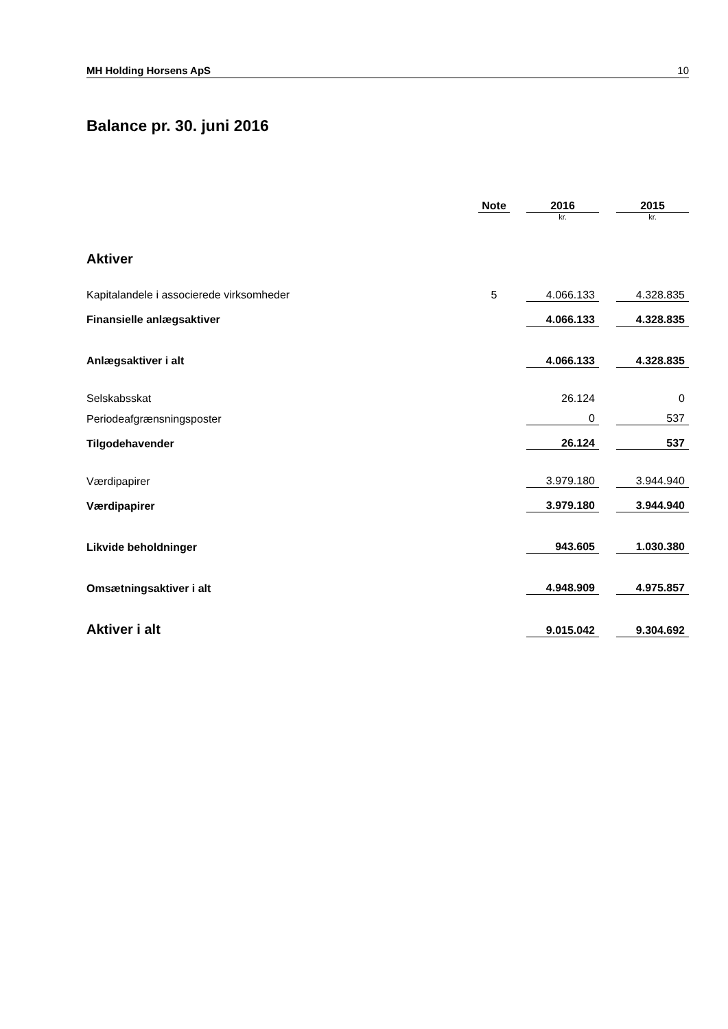MH Holding Horsens ApS 10
Balance pr. 30. juni 2016
| | Note | | 2016 | | 2015 |
| --- | --- | --- | --- | --- | --- |
| | | | kr. | | kr. |
| Aktiver | | | | | |
| Kapitalandele i associerede virksomheder | 5 | | 4.066.133 | | 4.328.835 |
| Finansielle anlægsaktiver | | | 4.066.133 | | 4.328.835 |
| Anlægsaktiver i alt | | | 4.066.133 | | 4.328.835 |
| Selskabsskat | | | 26.124 | | 0 |
| Periodeafgrænsningsposter | | | 0 | | 537 |
| Tilgodehavender | | | 26.124 | | 537 |
| Værdipapirer | | | 3.979.180 | | 3.944.940 |
| Værdipapirer | | | 3.979.180 | | 3.944.940 |
| Likvide beholdninger | | | 943.605 | | 1.030.380 |
| Omsætningsaktiver i alt | | | 4.948.909 | | 4.975.857 |
| Aktiver i alt | | | 9.015.042 | | 9.304.692 |